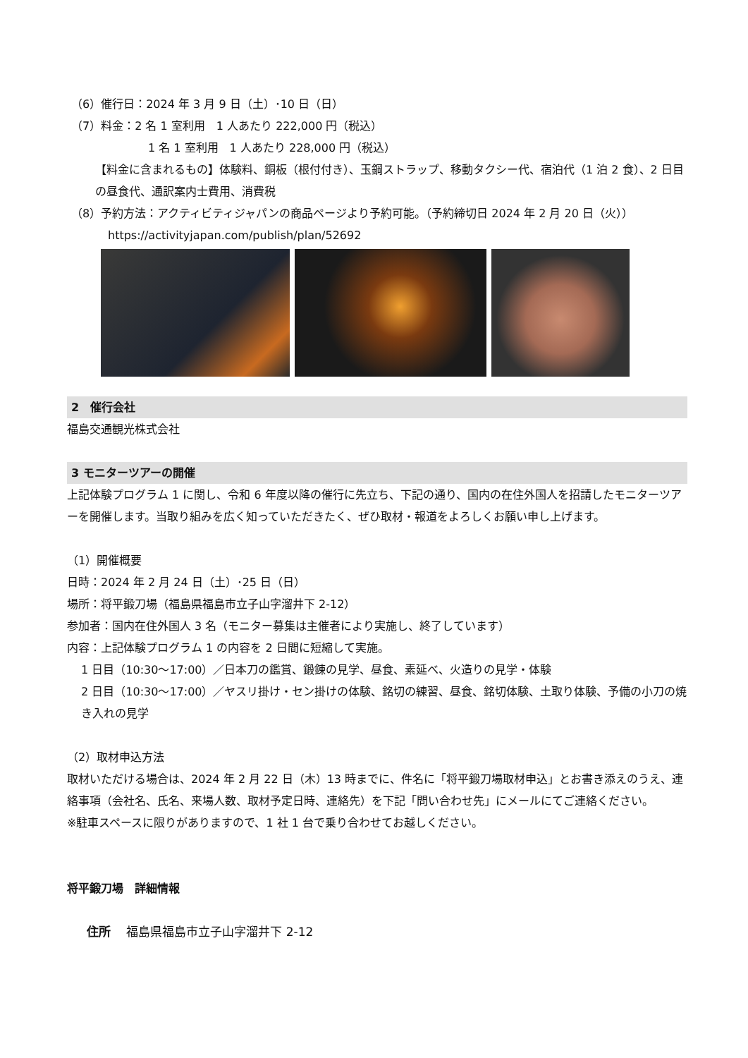（6）催行日：2024 年 3 月 9 日（土）･10 日（日）
（7）料金：2 名 1 室利用　1 人あたり 222,000 円（税込）
1 名 1 室利用　1 人あたり 228,000 円（税込）
【料金に含まれるもの】体験料、銅板（根付付き）、玉鋼ストラップ、移動タクシー代、宿泊代（1 泊 2 食）、2 日目の昼食代、通訳案内士費用、消費税
（8）予約方法：アクティビティジャパンの商品ページより予約可能。（予約締切日 2024 年 2 月 20 日（火））
https://activityjapan.com/publish/plan/52692
2　催行会社
福島交通観光株式会社
3 モニターツアーの開催
上記体験プログラム 1 に関し、令和 6 年度以降の催行に先立ち、下記の通り、国内の在住外国人を招請したモニターツアーを開催します。当取り組みを広く知っていただきたく、ぜひ取材・報道をよろしくお願い申し上げます。
（1）開催概要
日時：2024 年 2 月 24 日（土）･25 日（日）
場所：将平鍛刀場（福島県福島市立子山字溜井下 2-12）
参加者：国内在住外国人 3 名（モニター募集は主催者により実施し、終了しています）
内容：上記体験プログラム 1 の内容を 2 日間に短縮して実施。
1 日目（10:30～17:00）／日本刀の鑑賞、鍛錬の見学、昼食、素延べ、火造りの見学・体験
2 日目（10:30～17:00）／ヤスリ掛け・セン掛けの体験、銘切の練習、昼食、銘切体験、土取り体験、予備の小刀の焼き入れの見学
（2）取材申込方法
取材いただける場合は、2024 年 2 月 22 日（木）13 時までに、件名に「将平鍛刀場取材申込」とお書き添えのうえ、連絡事項（会社名、氏名、来場人数、取材予定日時、連絡先）を下記「問い合わせ先」にメールにてご連絡ください。
※駐車スペースに限りがありますので、1 社 1 台で乗り合わせてお越しください。
将平鍛刀場　詳細情報
住所　 福島県福島市立子山字溜井下 2-12